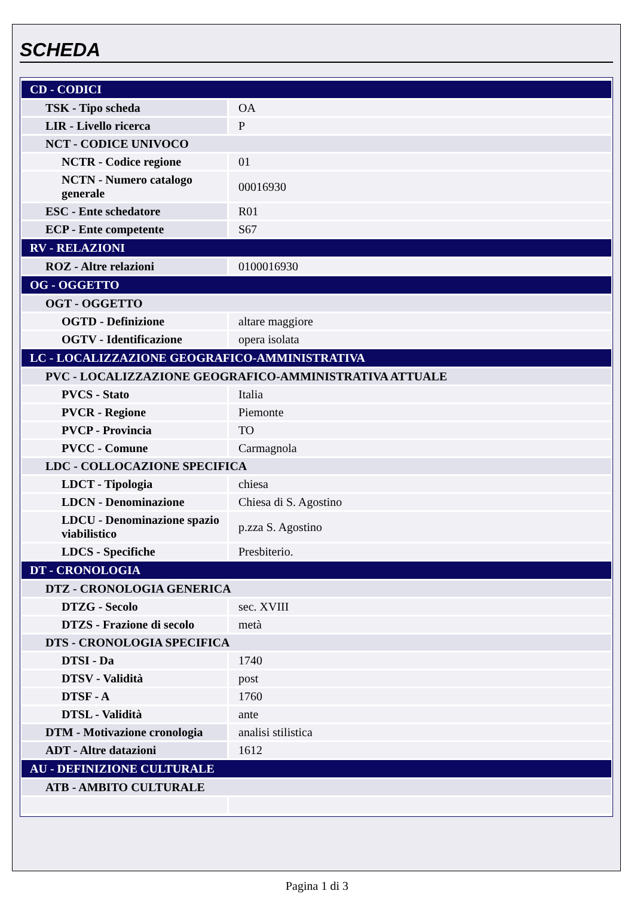SCHEDA
| CD - CODICI | |
| TSK - Tipo scheda | OA |
| LIR - Livello ricerca | P |
| NCT - CODICE UNIVOCO | |
| NCTR - Codice regione | 01 |
| NCTN - Numero catalogo generale | 00016930 |
| ESC - Ente schedatore | R01 |
| ECP - Ente competente | S67 |
| RV - RELAZIONI | |
| ROZ - Altre relazioni | 0100016930 |
| OG - OGGETTO | |
| OGT - OGGETTO | |
| OGTD - Definizione | altare maggiore |
| OGTV - Identificazione | opera isolata |
| LC - LOCALIZZAZIONE GEOGRAFICO-AMMINISTRATIVA | |
| PVC - LOCALIZZAZIONE GEOGRAFICO-AMMINISTRATIVA ATTUALE | |
| PVCS - Stato | Italia |
| PVCR - Regione | Piemonte |
| PVCP - Provincia | TO |
| PVCC - Comune | Carmagnola |
| LDC - COLLOCAZIONE SPECIFICA | |
| LDCT - Tipologia | chiesa |
| LDCN - Denominazione | Chiesa di S. Agostino |
| LDCU - Denominazione spazio viabilistico | p.zza S. Agostino |
| LDCS - Specifiche | Presbiterio. |
| DT - CRONOLOGIA | |
| DTZ - CRONOLOGIA GENERICA | |
| DTZG - Secolo | sec. XVIII |
| DTZS - Frazione di secolo | metà |
| DTS - CRONOLOGIA SPECIFICA | |
| DTSI - Da | 1740 |
| DTSV - Validità | post |
| DTSF - A | 1760 |
| DTSL - Validità | ante |
| DTM - Motivazione cronologia | analisi stilistica |
| ADT - Altre datazioni | 1612 |
| AU - DEFINIZIONE CULTURALE | |
| ATB - AMBITO CULTURALE | |
Pagina 1 di 3